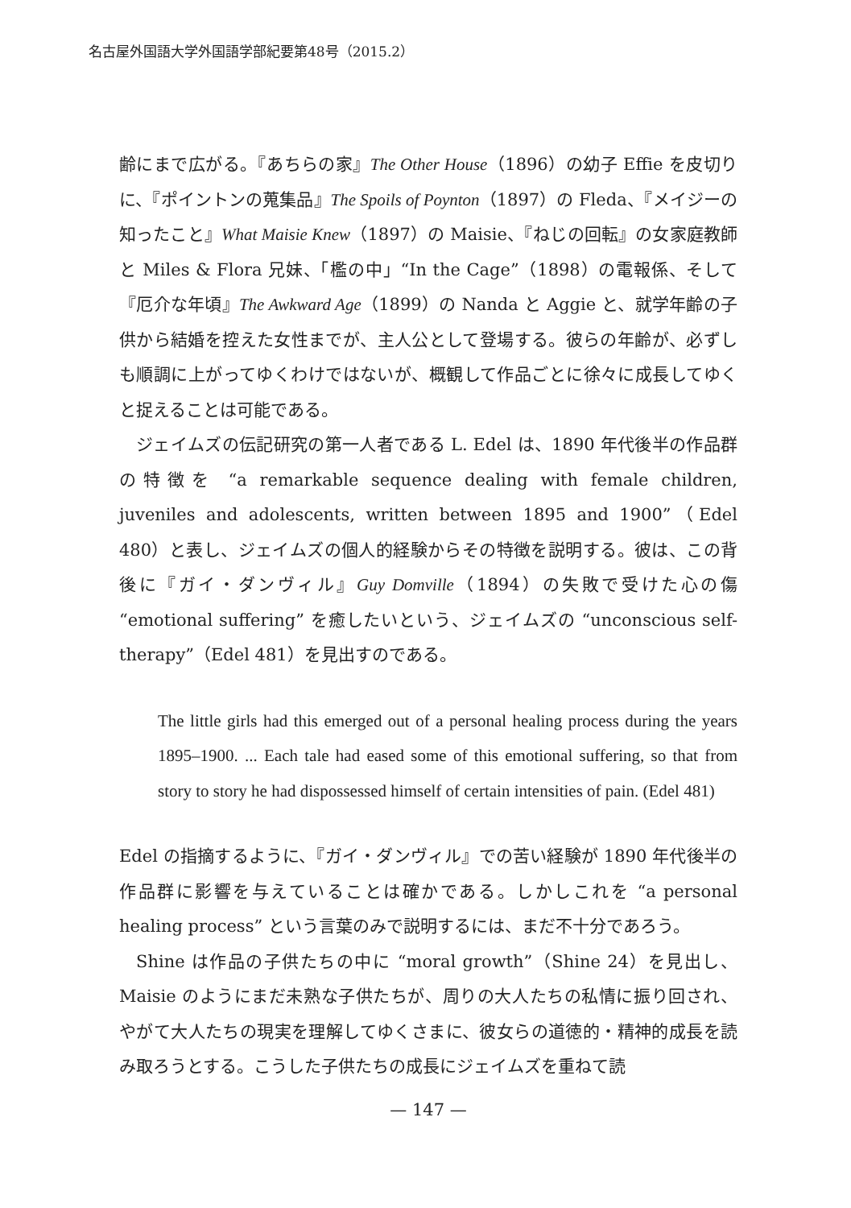名古屋外国語大学外国語学部紀要第48号（2015.2）
齢にまで広がる。『あちらの家』The Other House（1896）の幼子 Effie を皮切りに、『ポイントンの蒐集品』The Spoils of Poynton（1897）の Fleda、『メイジーの知ったこと』What Maisie Knew（1897）の Maisie、『ねじの回転』の女家庭教師と Miles & Flora 兄妹、「檻の中」“In the Cage”（1898）の電報係、そして『厄介な年頃』The Awkward Age（1899）の Nanda と Aggie と、就学年齢の子供から結婚を控えた女性までが、主人公として登場する。彼らの年齢が、必ずしも順調に上がってゆくわけではないが、概観して作品ごとに徐々に成長してゆくと捉えることは可能である。
ジェイムズの伝記研究の第一人者である L. Edel は、1890 年代後半の作品群の特徴を “a remarkable sequence dealing with female children, juveniles and adolescents, written between 1895 and 1900”（Edel 480）と表し、ジェイムズの個人的経験からその特徴を説明する。彼は、この背後に『ガイ・ダンヴィル』Guy Domville（1894）の失敗で受けた心の傷 “emotional suffering” を癒したいという、ジェイムズの “unconscious self-therapy”（Edel 481）を見出すのである。
The little girls had this emerged out of a personal healing process during the years 1895–1900. ... Each tale had eased some of this emotional suffering, so that from story to story he had dispossessed himself of certain intensities of pain. (Edel 481)
Edel の指摘するように、『ガイ・ダンヴィル』での苦い経験が 1890 年代後半の作品群に影響を与えていることは確かである。しかしこれを “a personal healing process” という言葉のみで説明するには、まだ不十分であろう。
Shine は作品の子供たちの中に “moral growth”（Shine 24）を見出し、Maisie のようにまだ未熟な子供たちが、周りの大人たちの私情に振り回され、やがて大人たちの現実を理解してゆくさまに、彼女らの道徳的・精神的成長を読み取ろうとする。こうした子供たちの成長にジェイムズを重ねて読
— 147 —